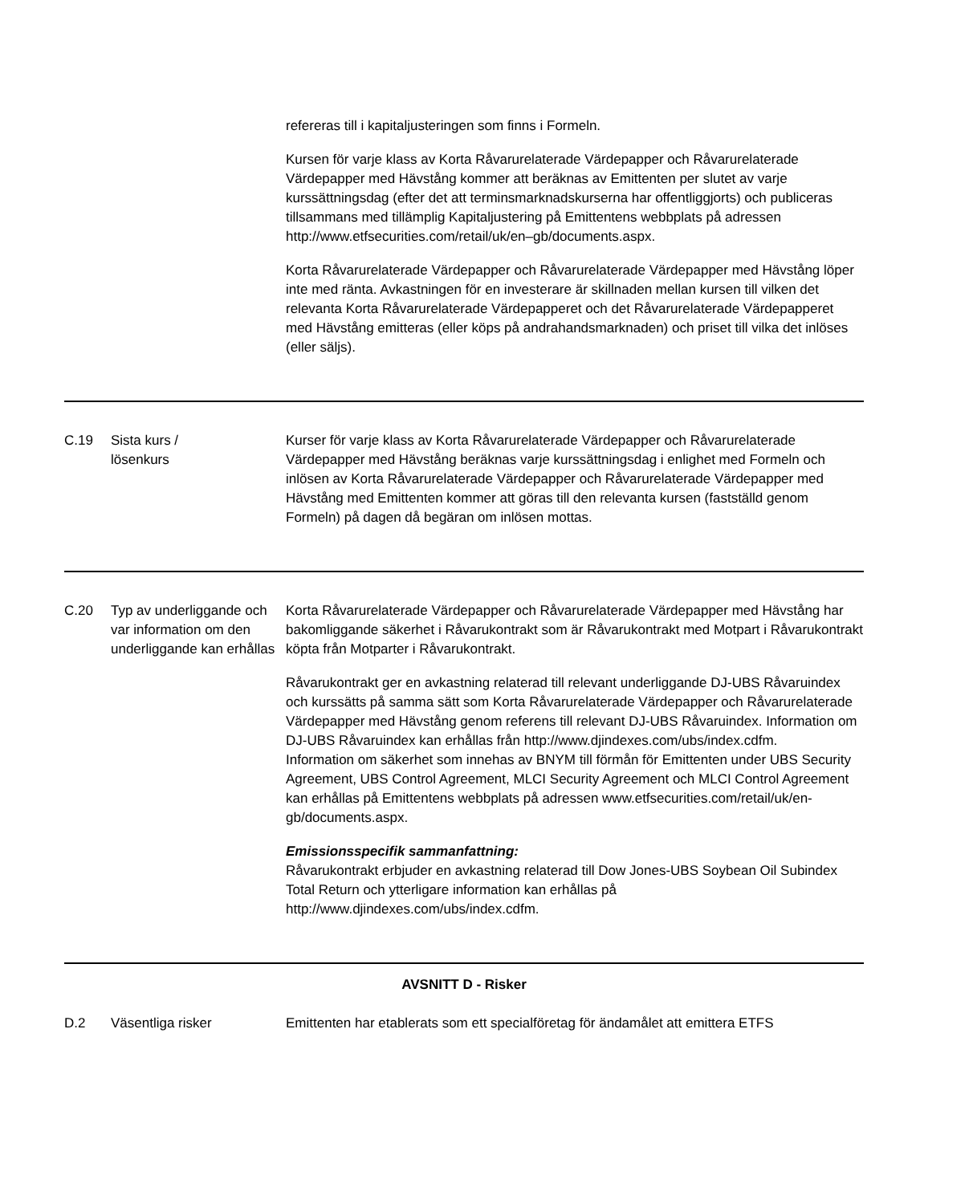| | | refereras till i kapitaljusteringen som finns i Formeln. Kursen för varje klass av Korta Råvarurelaterade Värdepapper och Råvarurelaterade Värdepapper med Hävstång kommer att beräknas av Emittenten per slutet av varje kurssättningsdag (efter det att terminsmarknadskurserna har offentliggjorts) och publiceras tillsammans med tillämplig Kapitaljustering på Emittentens webbplats på adressen http://www.etfsecurities.com/retail/uk/en–gb/documents.aspx. Korta Råvarurelaterade Värdepapper och Råvarurelaterade Värdepapper med Hävstång löper inte med ränta. Avkastningen för en investerare är skillnaden mellan kursen till vilken det relevanta Korta Råvarurelaterade Värdepapperet och det Råvarurelaterade Värdepapperet med Hävstång emitteras (eller köps på andrahandsmarknaden) och priset till vilka det inlöses (eller säljs). |
| C.19 | Sista kurs / lösenkurs | Kurser för varje klass av Korta Råvarurelaterade Värdepapper och Råvarurelaterade Värdepapper med Hävstång beräknas varje kurssättningsdag i enlighet med Formeln och inlösen av Korta Råvarurelaterade Värdepapper och Råvarurelaterade Värdepapper med Hävstång med Emittenten kommer att göras till den relevanta kursen (fastställd genom Formeln) på dagen då begäran om inlösen mottas. |
| C.20 | Typ av underliggande och var information om den underliggande kan erhållas | Korta Råvarurelaterade Värdepapper och Råvarurelaterade Värdepapper med Hävstång har bakomliggande säkerhet i Råvarukontrakt som är Råvarukontrakt med Motpart i Råvarukontrakt köpta från Motparter i Råvarukontrakt. Råvarukontrakt ger en avkastning relaterad till relevant underliggande DJ-UBS Råvaruindex och kurssätts på samma sätt som Korta Råvarurelaterade Värdepapper och Råvarurelaterade Värdepapper med Hävstång genom referens till relevant DJ-UBS Råvaruindex. Information om DJ-UBS Råvaruindex kan erhållas från http://www.djindexes.com/ubs/index.cdfm. Information om säkerhet som innehas av BNYM till förmån för Emittenten under UBS Security Agreement, UBS Control Agreement, MLCI Security Agreement och MLCI Control Agreement kan erhållas på Emittentens webbplats på adressen www.etfsecurities.com/retail/uk/en-gb/documents.aspx. Emissionsspecifik sammanfattning: Råvarukontrakt erbjuder en avkastning relaterad till Dow Jones-UBS Soybean Oil Subindex Total Return och ytterligare information kan erhållas på http://www.djindexes.com/ubs/index.cdfm. |
| AVSNITT D - Risker | | |
| D.2 | Väsentliga risker | Emittenten har etablerats som ett specialföretag för ändamålet att emittera ETFS |